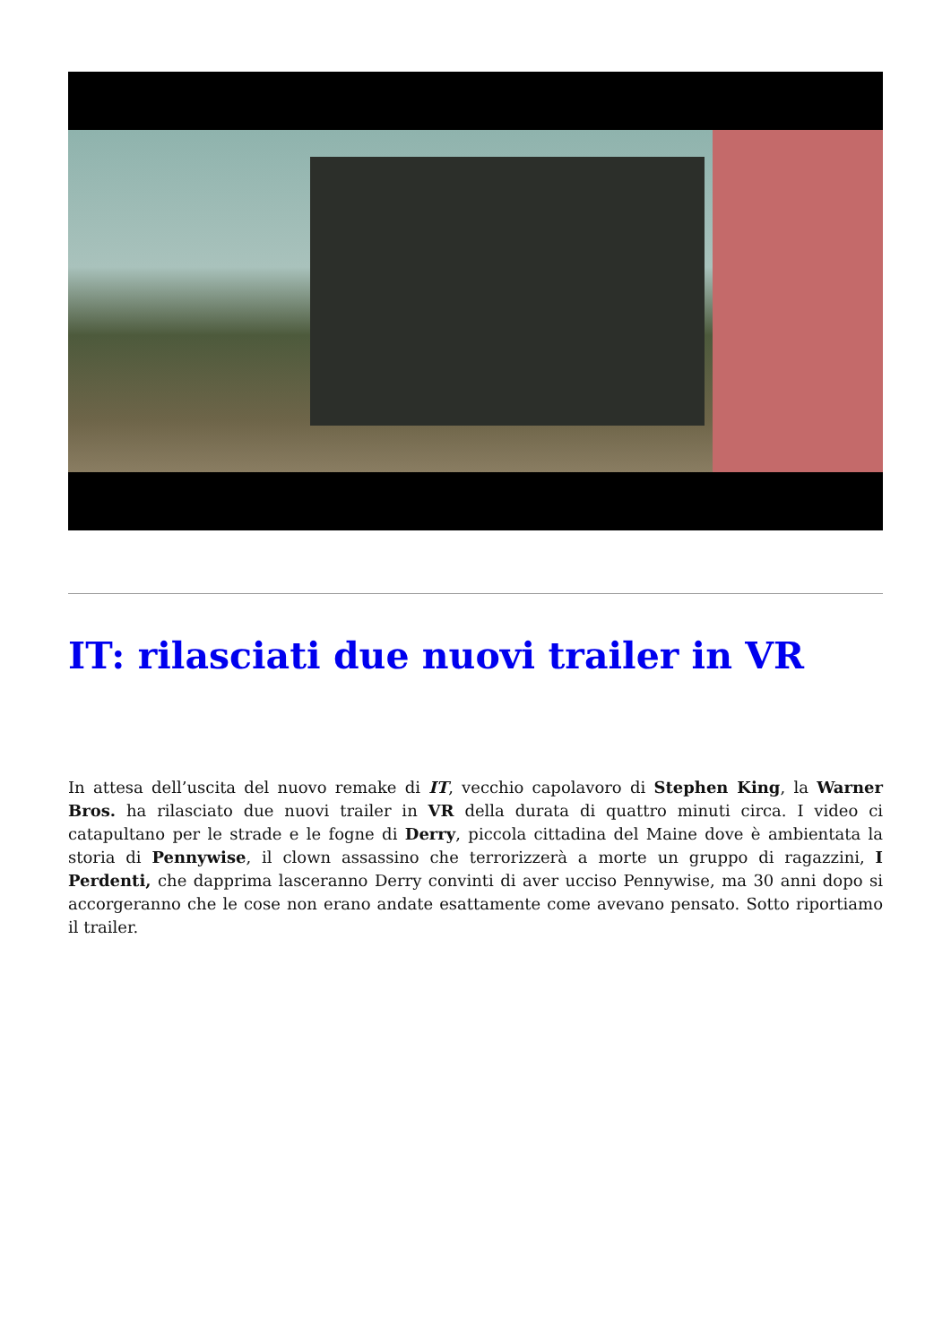IT: rilasciati due nuovi trailer in VR
In attesa dell’uscita del nuovo remake di IT, vecchio capolavoro di Stephen King, la Warner Bros. ha rilasciato due nuovi trailer in VR della durata di quattro minuti circa. I video ci catapultano per le strade e le fogne di Derry, piccola cittadina del Maine dove è ambientata la storia di Pennywise, il clown assassino che terrorizzerà a morte un gruppo di ragazzini, I Perdenti, che dapprima lasceranno Derry convinti di aver ucciso Pennywise, ma 30 anni dopo si accorgeranno che le cose non erano andate esattamente come avevano pensato. Sotto riportiamo il trailer.